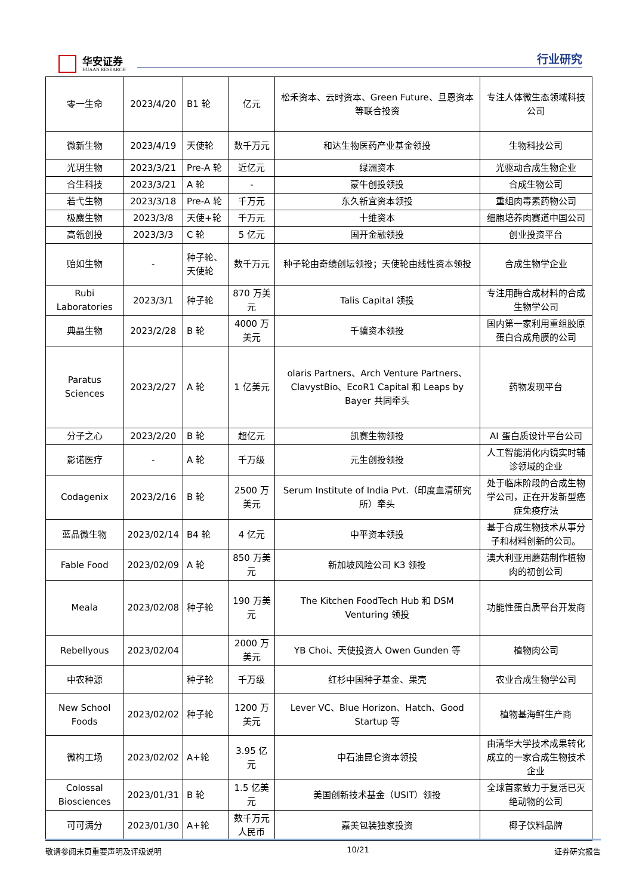华安证券
HUAAN RESEARCH
行业研究
| 零一生命 | 2023/4/20 | B1 轮 | 亿元 | 松禾资本、云时资本、Green Future、旦恩资本等联合投资 | 专注人体微生态领域科技公司 |
| 微新生物 | 2023/4/19 | 天使轮 | 数千万元 | 和达生物医药产业基金领投 | 生物科技公司 |
| 光玥生物 | 2023/3/21 | Pre-A 轮 | 近亿元 | 绿洲资本 | 光驱动合成生物企业 |
| 合生科技 | 2023/3/21 | A 轮 | - | 蒙牛创投领投 | 合成生物公司 |
| 若弋生物 | 2023/3/18 | Pre-A 轮 | 千万元 | 东久新宜资本领投 | 重组肉毒素药物公司 |
| 极麋生物 | 2023/3/8 | 天使+轮 | 千万元 | 十维资本 | 细胞培养肉赛道中国公司 |
| 高瓴创投 | 2023/3/3 | C 轮 | 5 亿元 | 国开金融领投 | 创业投资平台 |
| 贻如生物 | - | 种子轮、天使轮 | 数千万元 | 种子轮由奇绩创坛领投；天使轮由线性资本领投 | 合成生物学企业 |
| Rubi Laboratories | 2023/3/1 | 种子轮 | 870 万美元 | Talis Capital 领投 | 专注用酶合成材料的合成生物学公司 |
| 典晶生物 | 2023/2/28 | B 轮 | 4000 万美元 | 千骥资本领投 | 国内第一家利用重组胶原蛋白合成角膜的公司 |
| Paratus Sciences | 2023/2/27 | A 轮 | 1 亿美元 | olaris Partners、Arch Venture Partners、ClavystBio、EcoR1 Capital 和 Leaps by Bayer 共同牵头 | 药物发现平台 |
| 分子之心 | 2023/2/20 | B 轮 | 超亿元 | 凯赛生物领投 | AI 蛋白质设计平台公司 |
| 影诺医疗 | - | A 轮 | 千万级 | 元生创投领投 | 人工智能消化内镜实时辅诊领域的企业 |
| Codagenix | 2023/2/16 | B 轮 | 2500 万美元 | Serum Institute of India Pvt.（印度血清研究所）牵头 | 处于临床阶段的合成生物学公司，正在开发新型癌症免疫疗法 |
| 蓝晶微生物 | 2023/02/14 | B4 轮 | 4 亿元 | 中平资本领投 | 基于合成生物技术从事分子和材料创新的公司。 |
| Fable Food | 2023/02/09 | A 轮 | 850 万美元 | 新加坡风险公司 K3 领投 | 澳大利亚用蘑菇制作植物肉的初创公司 |
| Meala | 2023/02/08 | 种子轮 | 190 万美元 | The Kitchen FoodTech Hub 和 DSM Venturing 领投 | 功能性蛋白质平台开发商 |
| Rebellyous | 2023/02/04 | | 2000 万美元 | YB Choi、天使投资人 Owen Gunden 等 | 植物肉公司 |
| 中农种源 | | 种子轮 | 千万级 | 红杉中国种子基金、果壳 | 农业合成生物学公司 |
| New School Foods | 2023/02/02 | 种子轮 | 1200 万美元 | Lever VC、Blue Horizon、Hatch、Good Startup 等 | 植物基海鲜生产商 |
| 微构工场 | 2023/02/02 | A+轮 | 3.95 亿元 | 中石油昆仑资本领投 | 由清华大学技术成果转化成立的一家合成生物技术企业 |
| Colossal Biosciences | 2023/01/31 | B 轮 | 1.5 亿美元 | 美国创新技术基金（USIT）领投 | 全球首家致力于复活已灭绝动物的公司 |
| 可可满分 | 2023/01/30 | A+轮 | 数千万元人民币 | 嘉美包装独家投资 | 椰子饮料品牌 |
敬请参阅末页重要声明及评级说明 10/21 证券研究报告